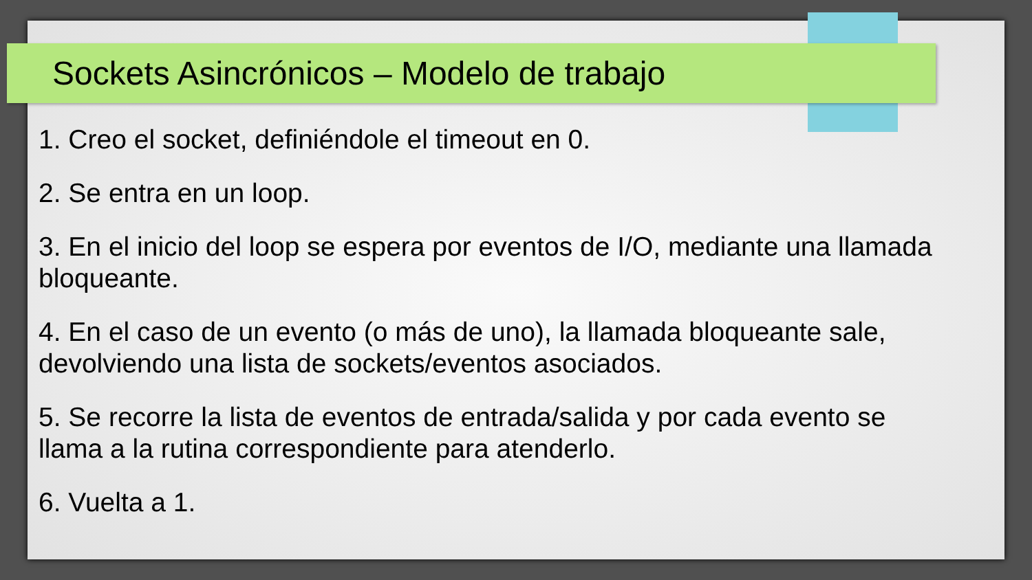Sockets Asincrónicos – Modelo de trabajo
1. Creo el socket, definiéndole el timeout en 0.
2. Se entra en un loop.
3. En el inicio del loop se espera por eventos de I/O, mediante una llamada bloqueante.
4. En el caso de un evento (o más de uno), la llamada bloqueante sale, devolviendo una lista de sockets/eventos asociados.
5. Se recorre la lista de eventos de entrada/salida y por cada evento se llama a la rutina correspondiente para atenderlo.
6. Vuelta a 1.